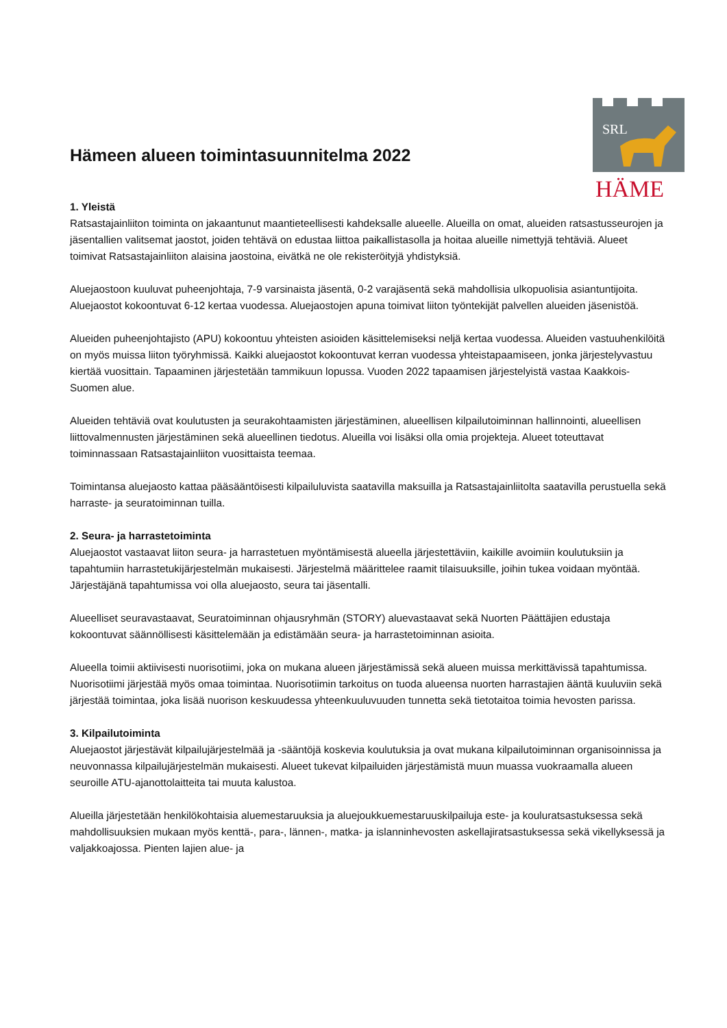SRL
HÄME
Hämeen alueen toimintasuunnitelma 2022
1. Yleistä
Ratsastajainliiton toiminta on jakaantunut maantieteellisesti kahdeksalle alueelle. Alueilla on omat, alueiden ratsastusseurojen ja jäsentallien valitsemat jaostot, joiden tehtävä on edustaa liittoa paikallistasolla ja hoitaa alueille nimettyjä tehtäviä. Alueet toimivat Ratsastajainliiton alaisina jaostoina, eivätkä ne ole rekisteröityjä yhdistyksiä.
Aluejaostoon kuuluvat puheenjohtaja, 7-9 varsinaista jäsentä, 0-2 varajäsentä sekä mahdollisia ulkopuolisia asiantuntijoita. Aluejaostot kokoontuvat 6-12 kertaa vuodessa. Aluejaostojen apuna toimivat liiton työntekijät palvellen alueiden jäsenistöä.
Alueiden puheenjohtajisto (APU) kokoontuu yhteisten asioiden käsittelemiseksi neljä kertaa vuodessa. Alueiden vastuuhenkilöitä on myös muissa liiton työryhmissä. Kaikki aluejaostot kokoontuvat kerran vuodessa yhteistapaamiseen, jonka järjestelyvastuu kiertää vuosittain. Tapaaminen järjestetään tammikuun lopussa. Vuoden 2022 tapaamisen järjestelyistä vastaa Kaakkois-Suomen alue.
Alueiden tehtäviä ovat koulutusten ja seurakohtaamisten järjestäminen, alueellisen kilpailutoiminnan hallinnointi, alueellisen liittovalmennusten järjestäminen sekä alueellinen tiedotus. Alueilla voi lisäksi olla omia projekteja. Alueet toteuttavat toiminnassaan Ratsastajainliiton vuosittaista teemaa.
Toimintansa aluejaosto kattaa pääsääntöisesti kilpailuluvista saatavilla maksuilla ja Ratsastajainliitolta saatavilla perustuella sekä harraste- ja seuratoiminnan tuilla.
2. Seura- ja harrastetoiminta
Aluejaostot vastaavat liiton seura- ja harrastetuen myöntämisestä alueella järjestettäviin, kaikille avoimiin koulutuksiin ja tapahtumiin harrastetukijärjestelmän mukaisesti. Järjestelmä määrittelee raamit tilaisuuksille, joihin tukea voidaan myöntää. Järjestäjänä tapahtumissa voi olla aluejaosto, seura tai jäsentalli.
Alueelliset seuravastaavat, Seuratoiminnan ohjausryhmän (STORY) aluevastaavat sekä Nuorten Päättäjien edustaja kokoontuvat säännöllisesti käsittelemään ja edistämään seura- ja harrastetoiminnan asioita.
Alueella toimii aktiivisesti nuorisotiimi, joka on mukana alueen järjestämissä sekä alueen muissa merkittävissä tapahtumissa. Nuorisotiimi järjestää myös omaa toimintaa. Nuorisotiimin tarkoitus on tuoda alueensa nuorten harrastajien ääntä kuuluviin sekä järjestää toimintaa, joka lisää nuorison keskuudessa yhteenkuuluvuuden tunnetta sekä tietotaitoa toimia hevosten parissa.
3. Kilpailutoiminta
Aluejaostot järjestävät kilpailujärjestelmää ja -sääntöjä koskevia koulutuksia ja ovat mukana kilpailutoiminnan organisoinnissa ja neuvonnassa kilpailujärjestelmän mukaisesti. Alueet tukevat kilpailuiden järjestämistä muun muassa vuokraamalla alueen seuroille ATU-ajanottolaitteita tai muuta kalustoa.
Alueilla järjestetään henkilökohtaisia aluemestaruuksia ja aluejoukkuemestaruuskilpailuja este- ja kouluratsastuksessa sekä mahdollisuuksien mukaan myös kenttä-, para-, lännen-, matka- ja islanninhevosten askellajiratsastuksessa sekä vikellyksessä ja valjakkoajossa. Pienten lajien alue- ja